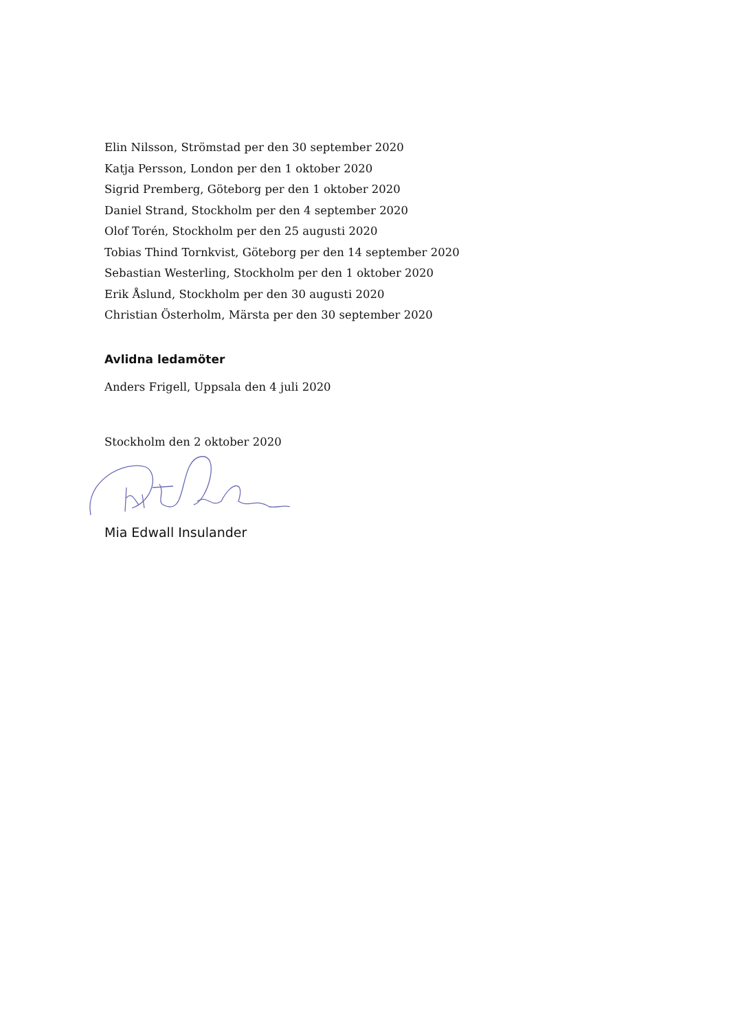Elin Nilsson, Strömstad per den 30 september 2020
Katja Persson, London per den 1 oktober 2020
Sigrid Premberg, Göteborg per den 1 oktober 2020
Daniel Strand, Stockholm per den 4 september 2020
Olof Torén, Stockholm per den 25 augusti 2020
Tobias Thind Tornkvist, Göteborg per den 14 september 2020
Sebastian Westerling, Stockholm per den 1 oktober 2020
Erik Åslund, Stockholm per den 30 augusti 2020
Christian Österholm, Märsta per den 30 september 2020
Avlidna ledamöter
Anders Frigell, Uppsala den 4 juli 2020
Stockholm den 2 oktober 2020
Mia Edwall Insulander